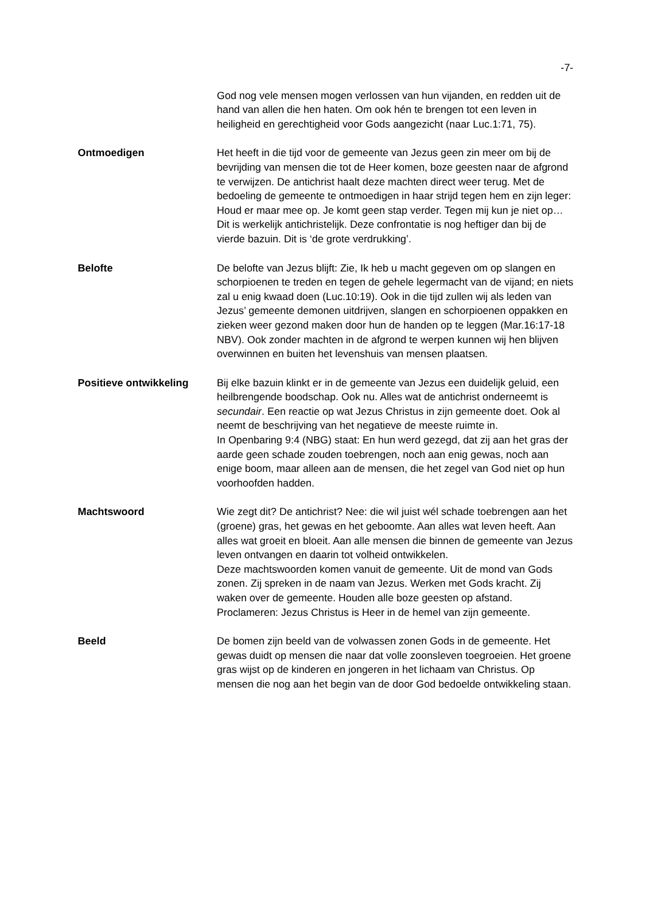-7-
God nog vele mensen mogen verlossen van hun vijanden, en redden uit de hand van allen die hen haten. Om ook hén te brengen tot een leven in heiligheid en gerechtigheid voor Gods aangezicht (naar Luc.1:71, 75).
Ontmoedigen Het heeft in die tijd voor de gemeente van Jezus geen zin meer om bij de bevrijding van mensen die tot de Heer komen, boze geesten naar de afgrond te verwijzen. De antichrist haalt deze machten direct weer terug. Met de bedoeling de gemeente te ontmoedigen in haar strijd tegen hem en zijn leger: Houd er maar mee op. Je komt geen stap verder. Tegen mij kun je niet op…
Dit is werkelijk antichristelijk. Deze confrontatie is nog heftiger dan bij de vierde bazuin. Dit is ‘de grote verdrukking’.
Belofte De belofte van Jezus blijft: Zie, Ik heb u macht gegeven om op slangen en schorpioenen te treden en tegen de gehele legermacht van de vijand; en niets zal u enig kwaad doen (Luc.10:19). Ook in die tijd zullen wij als leden van Jezus’ gemeente demonen uitdrijven, slangen en schorpioenen oppakken en zieken weer gezond maken door hun de handen op te leggen (Mar.16:17-18 NBV). Ook zonder machten in de afgrond te werpen kunnen wij hen blijven overwinnen en buiten het levenshuis van mensen plaatsen.
Positieve ontwikkeling Bij elke bazuin klinkt er in de gemeente van Jezus een duidelijk geluid, een heilbrengende boodschap. Ook nu. Alles wat de antichrist onderneemt is secundair. Een reactie op wat Jezus Christus in zijn gemeente doet. Ook al neemt de beschrijving van het negatieve de meeste ruimte in.
In Openbaring 9:4 (NBG) staat: En hun werd gezegd, dat zij aan het gras der aarde geen schade zouden toebrengen, noch aan enig gewas, noch aan enige boom, maar alleen aan de mensen, die het zegel van God niet op hun voorhoofden hadden.
Machtswoord Wie zegt dit? De antichrist? Nee: die wil juist wél schade toebrengen aan het (groene) gras, het gewas en het geboomte. Aan alles wat leven heeft. Aan alles wat groeit en bloeit. Aan alle mensen die binnen de gemeente van Jezus leven ontvangen en daarin tot volheid ontwikkelen.
Deze machtswoorden komen vanuit de gemeente. Uit de mond van Gods zonen. Zij spreken in de naam van Jezus. Werken met Gods kracht. Zij waken over de gemeente. Houden alle boze geesten op afstand. Proclameren: Jezus Christus is Heer in de hemel van zijn gemeente.
Beeld De bomen zijn beeld van de volwassen zonen Gods in de gemeente. Het gewas duidt op mensen die naar dat volle zoonsleven toegroeien. Het groene gras wijst op de kinderen en jongeren in het lichaam van Christus. Op mensen die nog aan het begin van de door God bedoelde ontwikkeling staan.